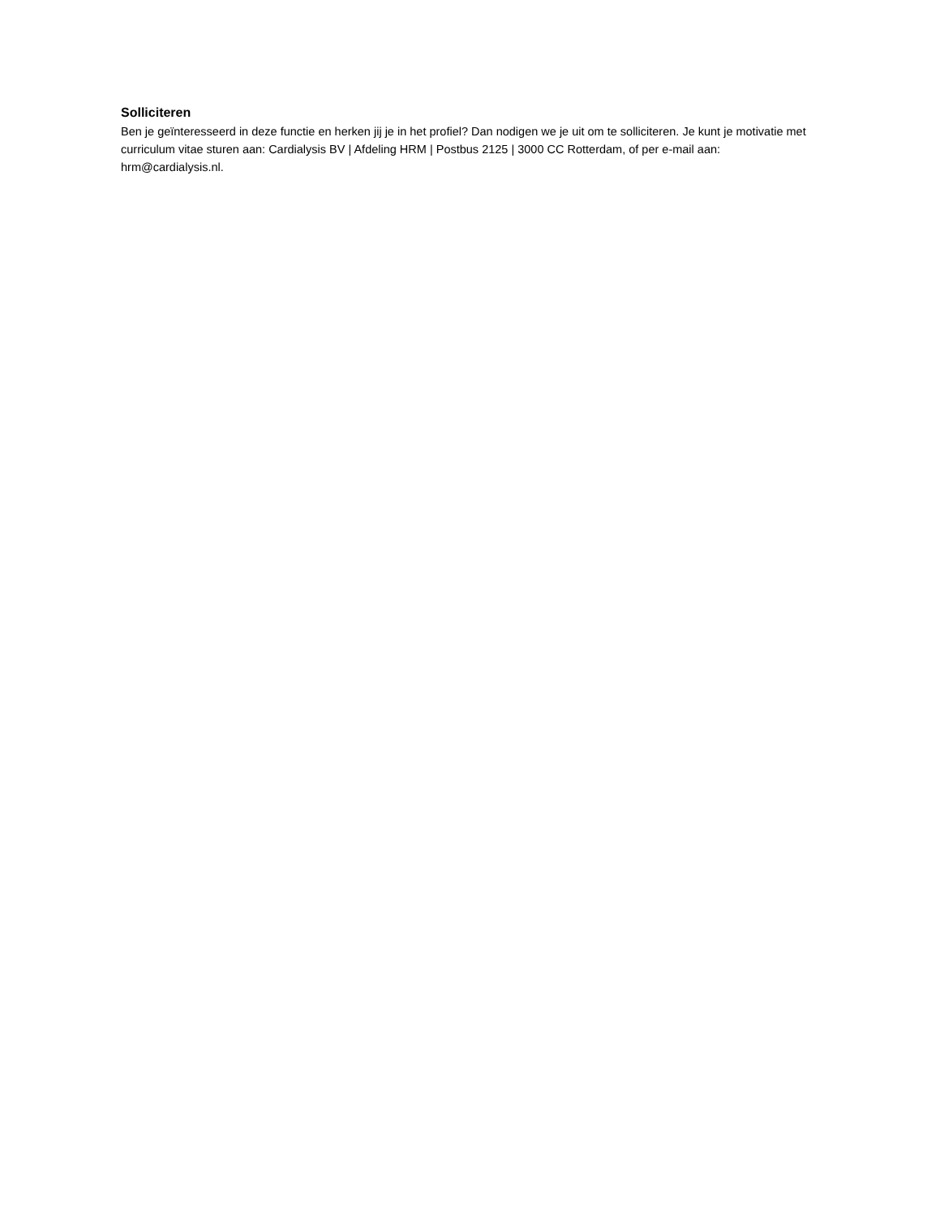Solliciteren
Ben je geïnteresseerd in deze functie en herken jij je in het profiel? Dan nodigen we je uit om te solliciteren. Je kunt je motivatie met curriculum vitae sturen aan: Cardialysis BV | Afdeling HRM | Postbus 2125 | 3000 CC Rotterdam, of per e-mail aan: hrm@cardialysis.nl.